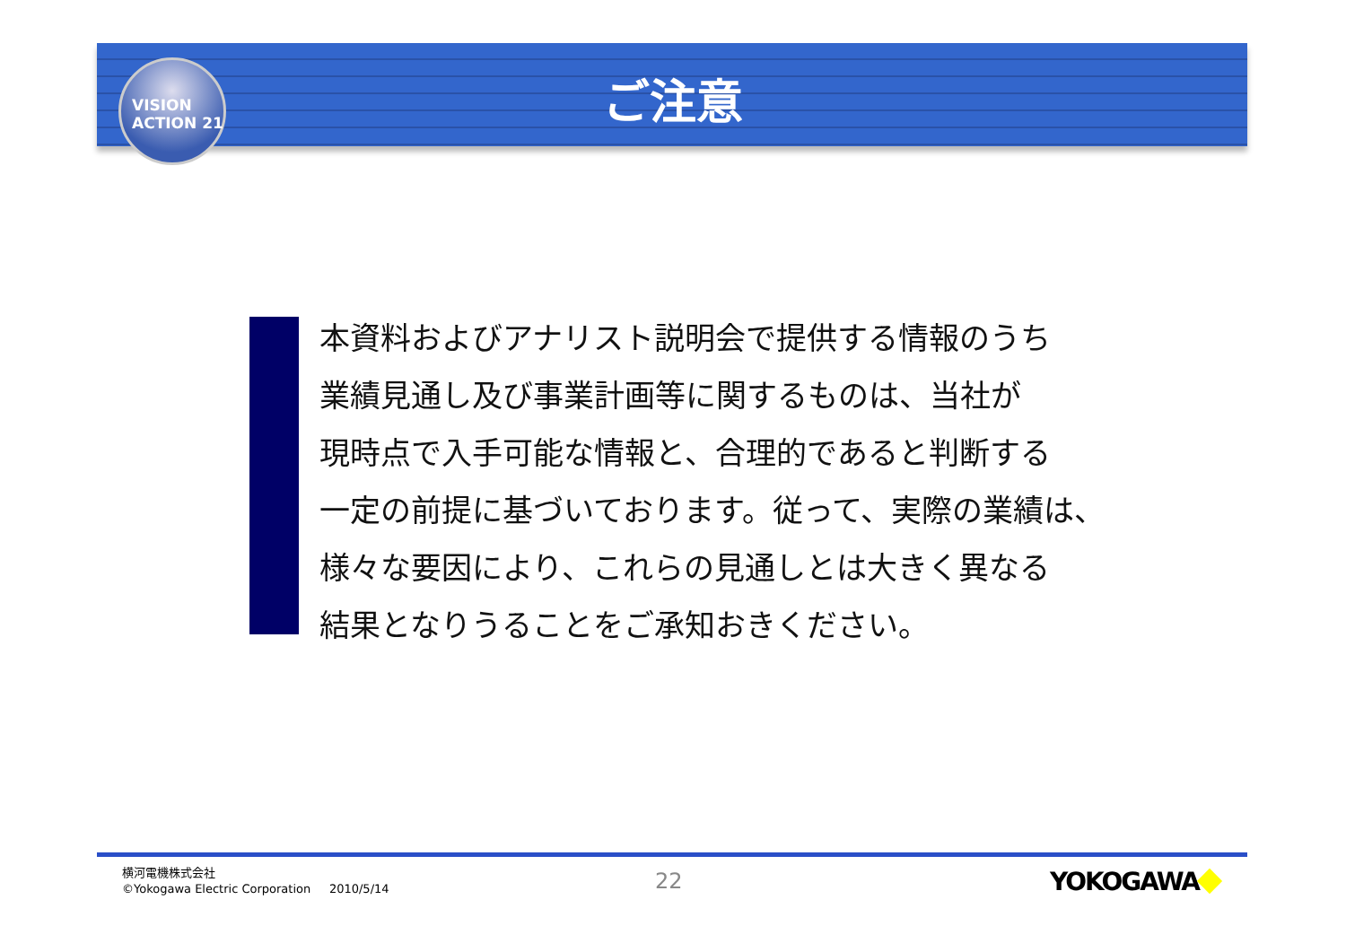VISION
ACTION 21
ご注意
本資料およびアナリスト説明会で提供する情報のうち
業績見通し及び事業計画等に関するものは、当社が
現時点で入手可能な情報と、合理的であると判断する
一定の前提に基づいております。従って、実際の業績は、
様々な要因により、これらの見通しとは大きく異なる
結果となりうることをご承知おきください。
横河電機株式会社
©Yokogawa Electric Corporation 2010/5/14
22 YOKOGAWA